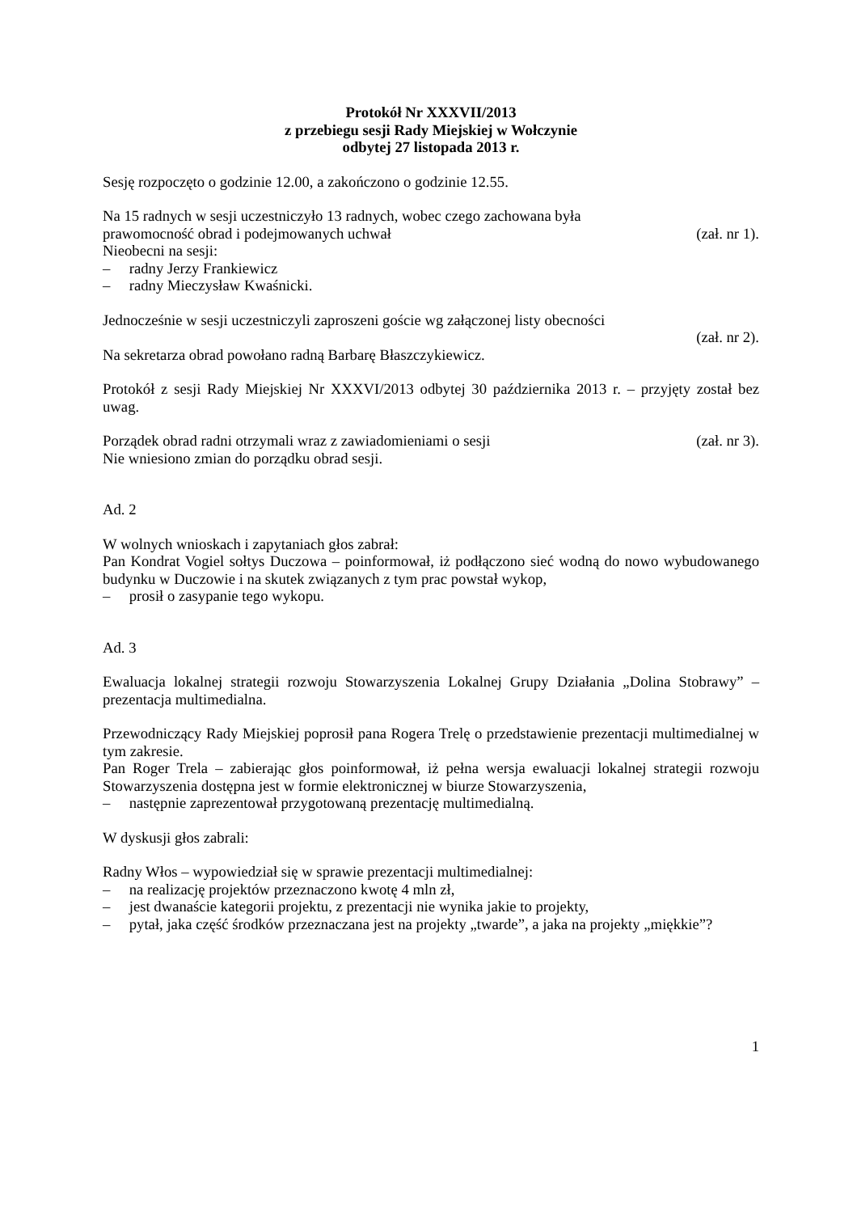Protokół Nr XXXVII/2013
z przebiegu sesji Rady Miejskiej w Wołczynie
odbytej 27 listopada 2013 r.
Sesję rozpoczęto o godzinie 12.00, a zakończono o godzinie 12.55.
Na 15 radnych w sesji uczestniczyło 13 radnych, wobec czego zachowana była
prawomocność obrad i podejmowanych uchwał (zał. nr 1).
Nieobecni na sesji:
– radny Jerzy Frankiewicz
– radny Mieczysław Kwaśnicki.
Jednocześnie w sesji uczestniczyli zaproszeni goście wg załączonej listy obecności
(zał. nr 2).
Na sekretarza obrad powołano radną Barbarę Błaszczykiewicz.
Protokół z sesji Rady Miejskiej Nr XXXVI/2013 odbytej 30 października 2013 r. – przyjęty został bez uwag.
Porządek obrad radni otrzymali wraz z zawiadomieniami o sesji (zał. nr 3).
Nie wniesiono zmian do porządku obrad sesji.
Ad. 2
W wolnych wnioskach i zapytaniach głos zabrał:
Pan Kondrat Vogiel sołtys Duczowa – poinformował, iż podłączono sieć wodną do nowo wybudowanego budynku w Duczowie i na skutek związanych z tym prac powstał wykop,
– prosił o zasypanie tego wykopu.
Ad. 3
Ewaluacja lokalnej strategii rozwoju Stowarzyszenia Lokalnej Grupy Działania „Dolina Stobrawy” – prezentacja multimedialna.
Przewodniczący Rady Miejskiej poprosił pana Rogera Trelę o przedstawienie prezentacji multimedialnej w tym zakresie.
Pan Roger Trela – zabierając głos poinformował, iż pełna wersja ewaluacji lokalnej strategii rozwoju Stowarzyszenia dostępna jest w formie elektronicznej w biurze Stowarzyszenia,
– następnie zaprezentował przygotowaną prezentację multimedialną.
W dyskusji głos zabrali:
Radny Włos – wypowiedział się w sprawie prezentacji multimedialnej:
– na realizację projektów przeznaczono kwotę 4 mln zł,
– jest dwanaście kategorii projektu, z prezentacji nie wynika jakie to projekty,
– pytał, jaka część środków przeznaczana jest na projekty „twarde”, a jaka na projekty „miękkie”?
1